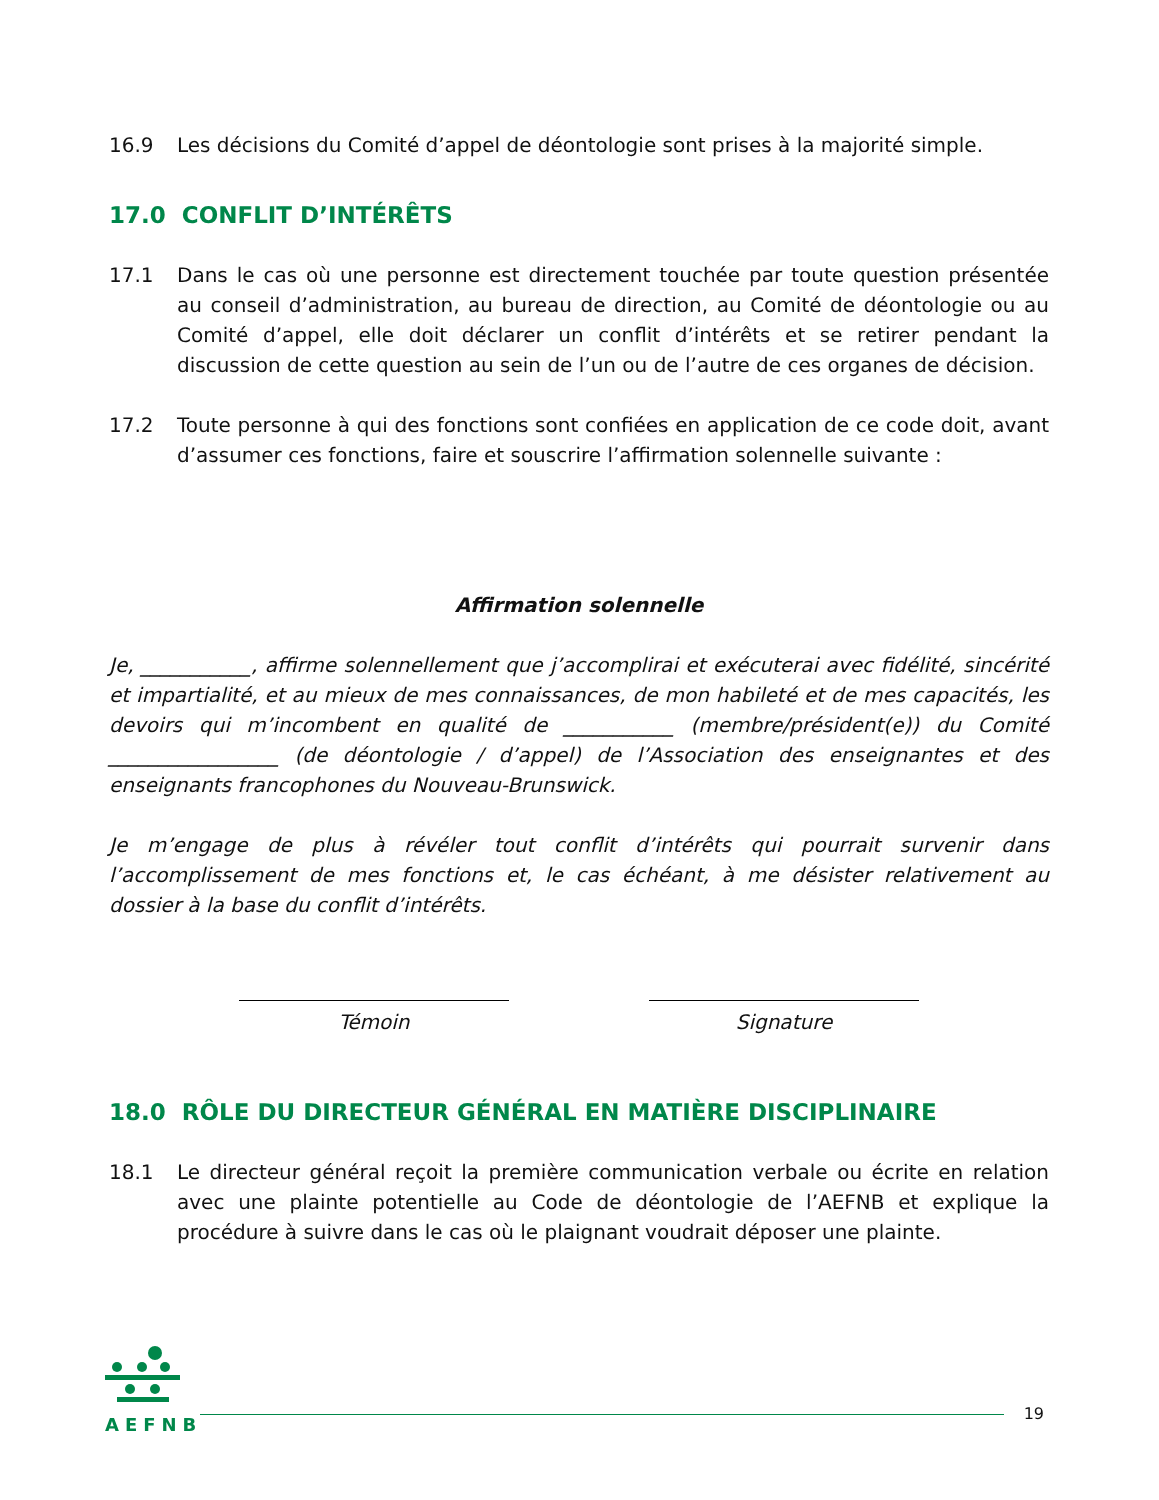16.9 Les décisions du Comité d’appel de déontologie sont prises à la majorité simple.
17.0 CONFLIT D’INTÉRÊTS
17.1 Dans le cas où une personne est directement touchée par toute question présentée au conseil d’administration, au bureau de direction, au Comité de déontologie ou au Comité d’appel, elle doit déclarer un conflit d’intérêts et se retirer pendant la discussion de cette question au sein de l’un ou de l’autre de ces organes de décision.
17.2 Toute personne à qui des fonctions sont confiées en application de ce code doit, avant d’assumer ces fonctions, faire et souscrire l’affirmation solennelle suivante :
Affirmation solennelle
Je, ___________, affirme solennellement que j’accomplirai et exécuterai avec fidélité, sincérité et impartialité, et au mieux de mes connaissances, de mon habileté et de mes capacités, les devoirs qui m’incombent en qualité de ___________ (membre/président(e)) du Comité _________________ (de déontologie / d’appel) de l’Association des enseignantes et des enseignants francophones du Nouveau-Brunswick.
Je m’engage de plus à révéler tout conflit d’intérêts qui pourrait survenir dans l’accomplissement de mes fonctions et, le cas échéant, à me désister relativement au dossier à la base du conflit d’intérêts.
Témoin Signature
18.0 RÔLE DU DIRECTEUR GÉNÉRAL EN MATIÈRE DISCIPLINAIRE
18.1 Le directeur général reçoit la première communication verbale ou écrite en relation avec une plainte potentielle au Code de déontologie de l’AEFNB et explique la procédure à suivre dans le cas où le plaignant voudrait déposer une plainte.
AEFNB
19